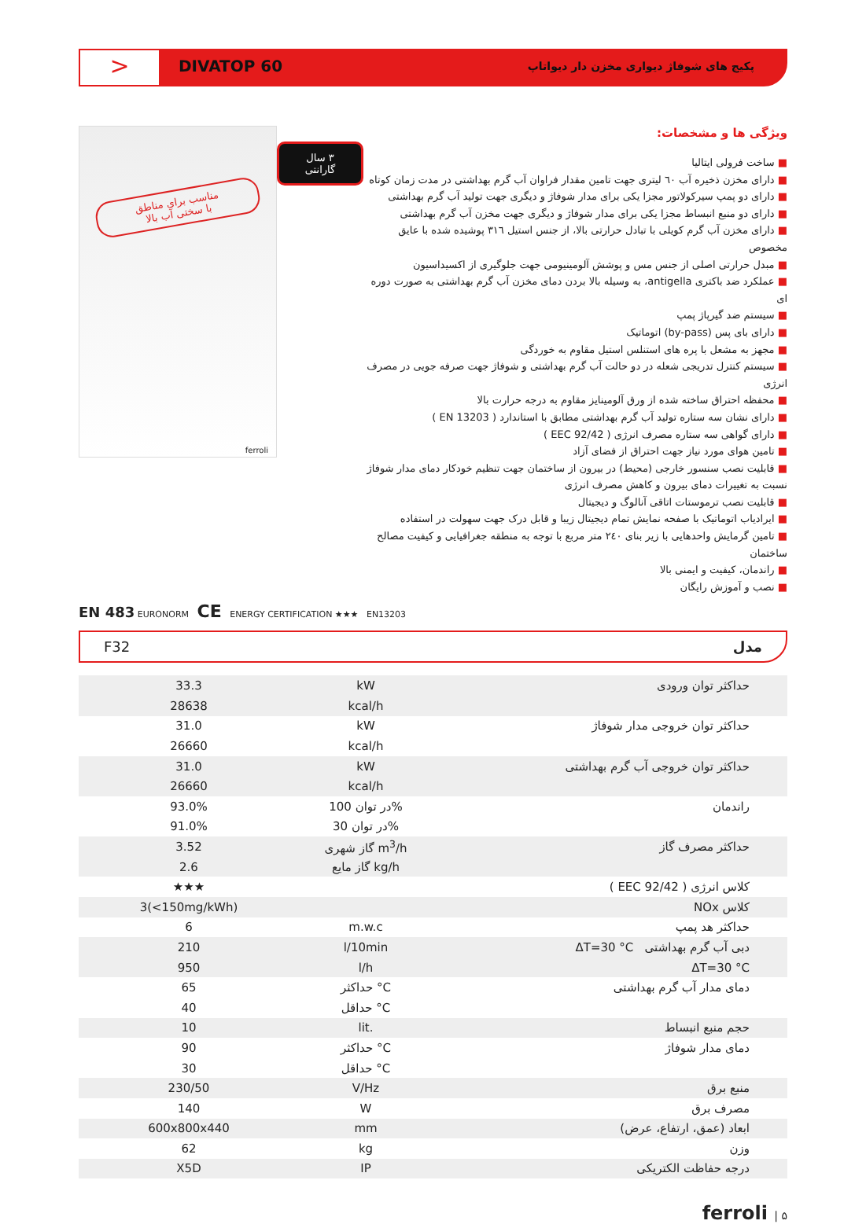>
DIVATOP 60
پکیج های شوفاژ دیواری مخزن دار دیواتاپ
مناسب برای مناطق
با سختی آب بالا
ferroli
۳ سال
گارانتی
ویژگی ها و مشخصات:
■ ساخت فرولی ایتالیا
■ دارای مخزن ذخیره آب ٦٠ لیتری جهت تامین مقدار فراوان آب گرم بهداشتی در مدت زمان کوتاه
■ دارای دو پمپ سیرکولاتور مجزا یکی برای مدار شوفاژ و دیگری جهت تولید آب گرم بهداشتی
■ دارای دو منبع انبساط مجزا یکی برای مدار شوفاژ و دیگری جهت مخزن آب گرم بهداشتی
■ دارای مخزن آب گرم کویلی با تبادل حرارتی بالا، از جنس استیل ٣١٦ پوشیده شده با عایق مخصوص
■ مبدل حرارتی اصلی از جنس مس و پوشش آلومینیومی جهت جلوگیری از اکسیداسیون
■ عملکرد ضد باکتری antigella، به وسیله بالا بردن دمای مخزن آب گرم بهداشتی به صورت دوره ای
■ سیستم ضد گیرپاژ پمپ
■ دارای بای پس (by-pass) اتوماتیک
■ مجهز به مشعل با پره های استنلس استیل مقاوم به خوردگی
■ سیستم کنترل تدریجی شعله در دو حالت آب گرم بهداشتی و شوفاژ جهت صرفه جویی در مصرف انرژی
■ محفظه احتراق ساخته شده از ورق آلومینایز مقاوم به درجه حرارت بالا
■ دارای نشان سه ستاره تولید آب گرم بهداشتی مطابق با استاندارد ( EN 13203 )
■ دارای گواهی سه ستاره مصرف انرژی ( 92/42 EEC )
■ تامین هوای مورد نیاز جهت احتراق از فضای آزاد
■ قابلیت نصب سنسور خارجی (محیط) در بیرون از ساختمان جهت تنظیم خودکار دمای مدار شوفاژ نسبت به تغییرات دمای بیرون و کاهش مصرف انرژی
■ قابلیت نصب ترموستات اتاقی آنالوگ و دیجیتال
■ ایرادیاب اتوماتیک با صفحه نمایش تمام دیجیتال زیبا و قابل درک جهت سهولت در استفاده
■ تامین گرمایش واحدهایی با زیر بنای ٢٤٠ متر مربع با توجه به منطقه جغرافیایی و کیفیت مصالح ساختمان
■ راندمان، کیفیت و ایمنی بالا
■ نصب و آموزش رایگان
EN 483 EURONORM CE ENERGY CERTIFICATION ★★★ EN13203
F32 مدل
| 33.3 | kW | حداکثر توان ورودی |
| 28638 | kcal/h | |
| 31.0 | kW | حداکثر توان خروجی مدار شوفاژ |
| 26660 | kcal/h | |
| 31.0 | kW | حداکثر توان خروجی آب گرم بهداشتی |
| 26660 | kcal/h | |
| 93.0% | در توان 100% | راندمان |
| 91.0% | در توان 30% | |
| 3.52 | گاز شهری m<sup>3</sup>/h | حداکثر مصرف گاز |
| 2.6 | گاز مایع kg/h | |
| ★★★ | | کلاس انرژی ( 92/42 EEC ) |
| 3(<150mg/kWh) | | کلاس NOx |
| 6 | m.w.c | حداکثر هد پمپ |
| 210 | l/10min | دبی آب گرم بهداشتی ΔT=30 °C |
| 950 | l/h | ΔT=30 °C |
| 65 | حداکثر °C | دمای مدار آب گرم بهداشتی |
| 40 | حداقل °C | |
| 10 | lit. | حجم منبع انبساط |
| 90 | حداکثر °C | دمای مدار شوفاژ |
| 30 | حداقل °C | |
| 230/50 | V/Hz | منبع برق |
| 140 | W | مصرف برق |
| 600x800x440 | mm | ابعاد (عمق، ارتفاع، عرض) |
| 62 | kg | وزن |
| X5D | IP | درجه حفاظت الکتریکی |
ferroli | ۵